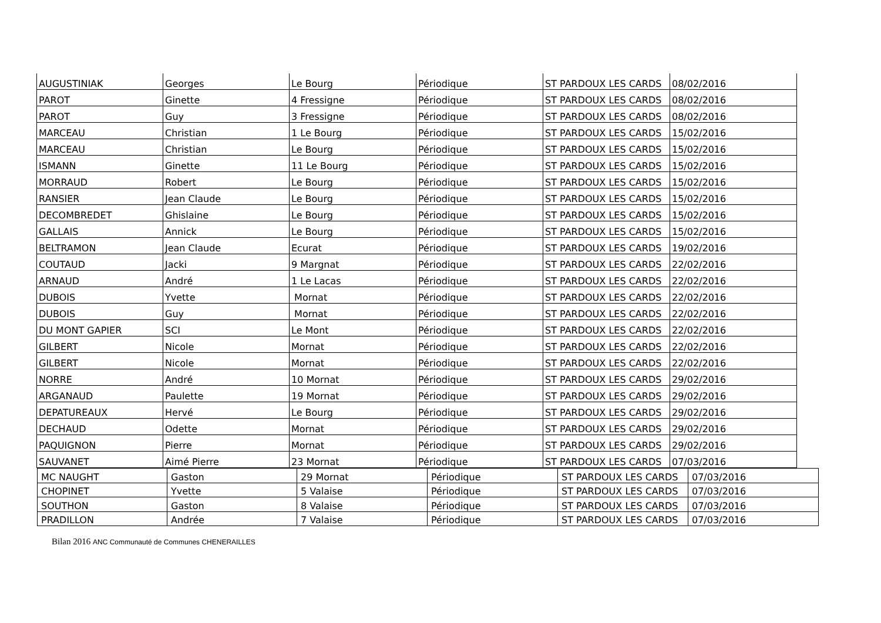| AUGUSTINIAK | Georges | Le Bourg | Périodique | ST PARDOUX LES CARDS | 08/02/2016 |
| PAROT | Ginette | 4 Fressigne | Périodique | ST PARDOUX LES CARDS | 08/02/2016 |
| PAROT | Guy | 3 Fressigne | Périodique | ST PARDOUX LES CARDS | 08/02/2016 |
| MARCEAU | Christian | 1 Le Bourg | Périodique | ST PARDOUX LES CARDS | 15/02/2016 |
| MARCEAU | Christian | Le Bourg | Périodique | ST PARDOUX LES CARDS | 15/02/2016 |
| ISMANN | Ginette | 11 Le Bourg | Périodique | ST PARDOUX LES CARDS | 15/02/2016 |
| MORRAUD | Robert | Le Bourg | Périodique | ST PARDOUX LES CARDS | 15/02/2016 |
| RANSIER | Jean Claude | Le Bourg | Périodique | ST PARDOUX LES CARDS | 15/02/2016 |
| DECOMBREDET | Ghislaine | Le Bourg | Périodique | ST PARDOUX LES CARDS | 15/02/2016 |
| GALLAIS | Annick | Le Bourg | Périodique | ST PARDOUX LES CARDS | 15/02/2016 |
| BELTRAMON | Jean Claude | Ecurat | Périodique | ST PARDOUX LES CARDS | 19/02/2016 |
| COUTAUD | Jacki | 9 Margnat | Périodique | ST PARDOUX LES CARDS | 22/02/2016 |
| ARNAUD | André | 1 Le Lacas | Périodique | ST PARDOUX LES CARDS | 22/02/2016 |
| DUBOIS | Yvette | Mornat | Périodique | ST PARDOUX LES CARDS | 22/02/2016 |
| DUBOIS | Guy | Mornat | Périodique | ST PARDOUX LES CARDS | 22/02/2016 |
| DU MONT GAPIER | SCI | Le Mont | Périodique | ST PARDOUX LES CARDS | 22/02/2016 |
| GILBERT | Nicole | Mornat | Périodique | ST PARDOUX LES CARDS | 22/02/2016 |
| GILBERT | Nicole | Mornat | Périodique | ST PARDOUX LES CARDS | 22/02/2016 |
| NORRE | André | 10 Mornat | Périodique | ST PARDOUX LES CARDS | 29/02/2016 |
| ARGANAUD | Paulette | 19 Mornat | Périodique | ST PARDOUX LES CARDS | 29/02/2016 |
| DEPATUREAUX | Hervé | Le Bourg | Périodique | ST PARDOUX LES CARDS | 29/02/2016 |
| DECHAUD | Odette | Mornat | Périodique | ST PARDOUX LES CARDS | 29/02/2016 |
| PAQUIGNON | Pierre | Mornat | Périodique | ST PARDOUX LES CARDS | 29/02/2016 |
| SAUVANET | Aimé Pierre | 23 Mornat | Périodique | ST PARDOUX LES CARDS | 07/03/2016 |
| MC NAUGHT | Gaston | 29 Mornat | Périodique | ST PARDOUX LES CARDS | 07/03/2016 |
| CHOPINET | Yvette | 5 Valaise | Périodique | ST PARDOUX LES CARDS | 07/03/2016 |
| SOUTHON | Gaston | 8 Valaise | Périodique | ST PARDOUX LES CARDS | 07/03/2016 |
| PRADILLON | Andrée | 7 Valaise | Périodique | ST PARDOUX LES CARDS | 07/03/2016 |
Bilan 2016 ANC Communauté de Communes CHENERAILLES